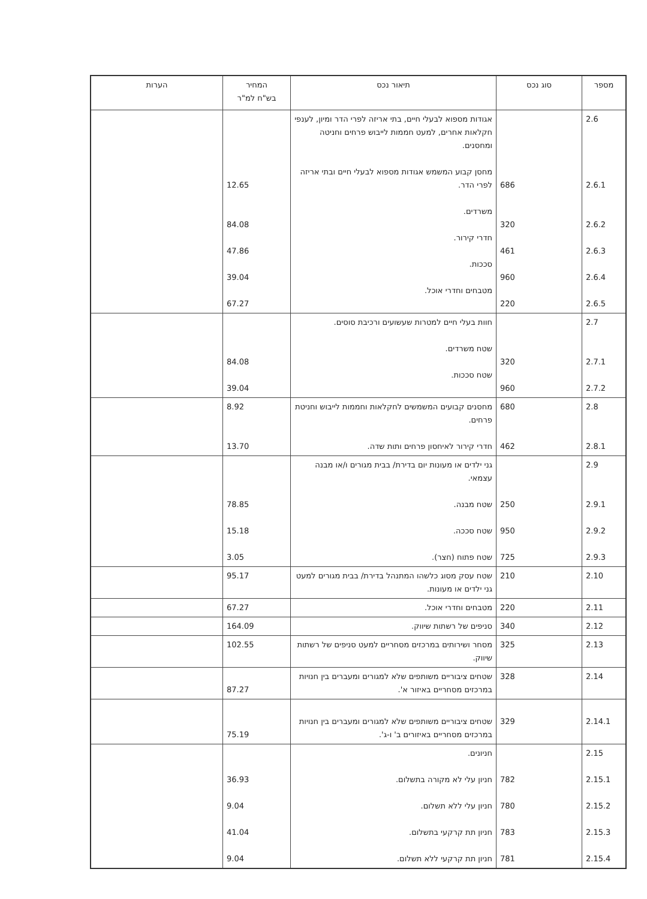| מספר | סוג נכס | תיאור נכס | המחיר בש"ח למ"ר | הערות |
| --- | --- | --- | --- | --- |
| 2.6 2.6.1 2.6.2 2.6.3 2.6.4 2.6.5 | 686 320 461 960 220 | אגודות מספוא לבעלי חיים, בתי אריזה לפרי הדר ומיון, לענפי חקלאות אחרים, למעט חממות לייבוש פרחים וחניטה ומחסנים. מחסן קבוע המשמש אגודות מספוא לבעלי חיים ובתי אריזה לפרי הדר. משרדים. חדרי קירור. סככות. מטבחים וחדרי אוכל. | 12.65 84.08 47.86 39.04 67.27 | |
| 2.7 2.7.1 2.7.2 | 320 960 | חוות בעלי חיים למטרות שעשועים ורכיבת סוסים. שטח משרדים. שטח סככות. | 84.08 39.04 | |
| 2.8 2.8.1 | 680 462 | מחסנים קבועים המשמשים לחקלאות וחממות לייבוש וחניטת פרחים. חדרי קירור לאיחסון פרחים ותות שדה. | 8.92 13.70 | |
| 2.9 2.9.1 2.9.2 2.9.3 | 250 950 725 | גני ילדים או מעונות יום בדירת/ בבית מגורים ו/או מבנה עצמאי. שטח מבנה. שטח סככה. שטח פתוח (חצר). | 78.85 15.18 3.05 | |
| 2.10 | 210 | שטח עסק מסוג כלשהו המתנהל בדירת/ בבית מגורים למעט גני ילדים או מעונות. | 95.17 | |
| 2.11 | 220 | מטבחים וחדרי אוכל. | 67.27 | |
| 2.12 | 340 | סניפים של רשתות שיווק. | 164.09 | |
| 2.13 | 325 | מסחר ושירותים במרכזים מסחריים למעט סניפים של רשתות שיווק. | 102.55 | |
| 2.14 | 328 | שטחים ציבוריים משותפים שלא למגורים ומעברים בין חנויות במרכזים מסחריים באיזור א'. | 87.27 | |
| 2.14.1 | 329 | שטחים ציבוריים משותפים שלא למגורים ומעברים בין חנויות במרכזים מסחריים באיזורים ב' ו-ג'. | 75.19 | |
| 2.15 2.15.1 2.15.2 2.15.3 2.15.4 | 782 780 783 781 | חניונים. חניון עלי לא מקורה בתשלום. חניון עלי ללא תשלום. חניון תת קרקעי בתשלום. חניון תת קרקעי ללא תשלום. | 36.93 9.04 41.04 9.04 | |